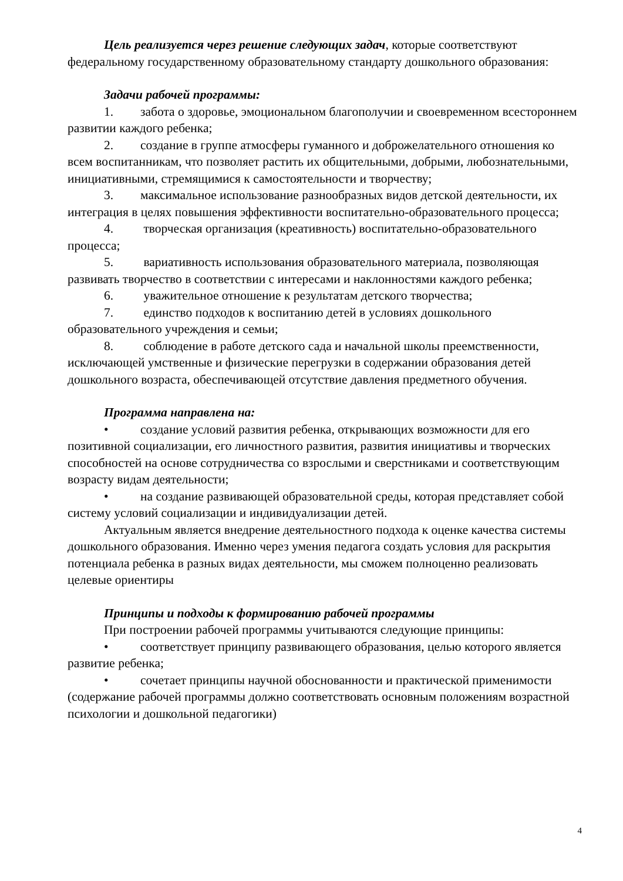Цель реализуется через решение следующих задач, которые соответствуют федеральному государственному образовательному стандарту дошкольного образования:
Задачи рабочей программы:
1. забота о здоровье, эмоциональном благополучии и своевременном всестороннем развитии каждого ребенка;
2. создание в группе атмосферы гуманного и доброжелательного отношения ко всем воспитанникам, что позволяет растить их общительными, добрыми, любознательными, инициативными, стремящимися к самостоятельности и творчеству;
3. максимальное использование разнообразных видов детской деятельности, их интеграция в целях повышения эффективности воспитательно-образовательного процесса;
4. творческая организация (креативность) воспитательно-образовательного процесса;
5. вариативность использования образовательного материала, позволяющая развивать творчество в соответствии с интересами и наклонностями каждого ребенка;
6. уважительное отношение к результатам детского творчества;
7. единство подходов к воспитанию детей в условиях дошкольного образовательного учреждения и семьи;
8. соблюдение в работе детского сада и начальной школы преемственности, исключающей умственные и физические перегрузки в содержании образования детей дошкольного возраста, обеспечивающей отсутствие давления предметного обучения.
Программа направлена на:
• создание условий развития ребенка, открывающих возможности для его позитивной социализации, его личностного развития, развития инициативы и творческих способностей на основе сотрудничества со взрослыми и сверстниками и соответствующим возрасту видам деятельности;
• на создание развивающей образовательной среды, которая представляет собой систему условий социализации и индивидуализации детей.
Актуальным является внедрение деятельностного подхода к оценке качества системы дошкольного образования. Именно через умения педагога создать условия для раскрытия потенциала ребенка в разных видах деятельности, мы сможем полноценно реализовать целевые ориентиры
Принципы и подходы к формированию рабочей программы
При построении рабочей программы учитываются следующие принципы:
• соответствует принципу развивающего образования, целью которого является развитие ребенка;
• сочетает принципы научной обоснованности и практической применимости (содержание рабочей программы должно соответствовать основным положениям возрастной психологии и дошкольной педагогики)
4